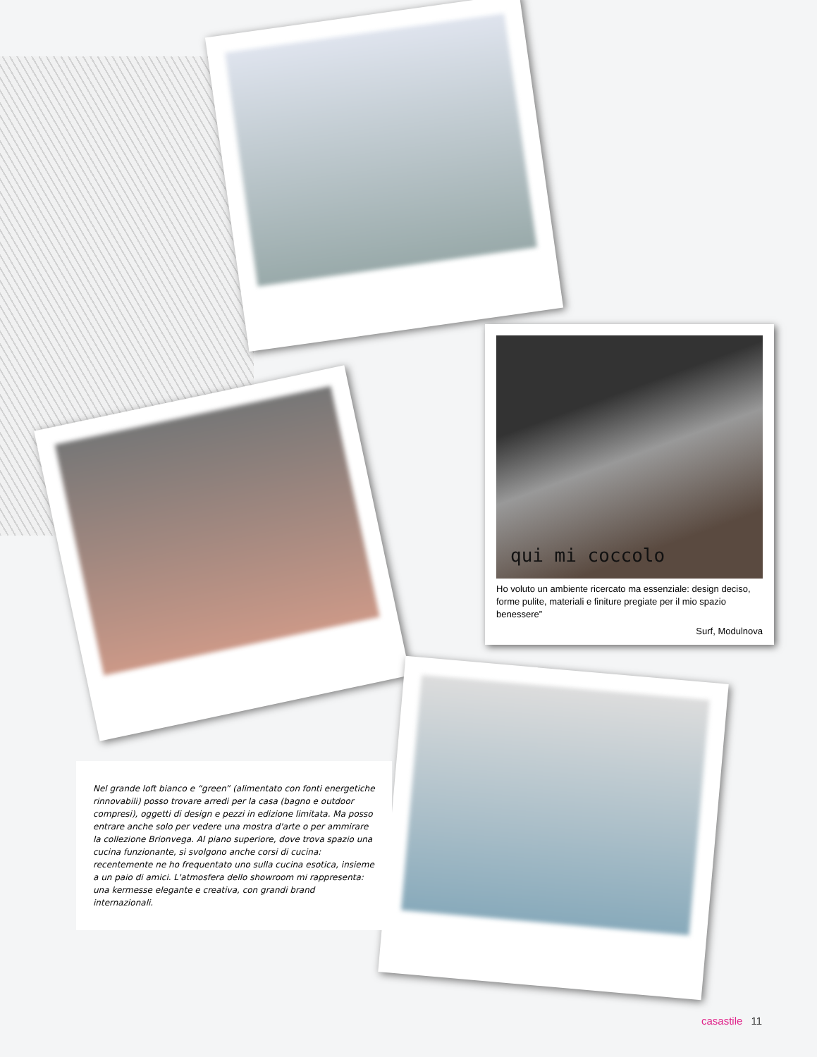qui mi coccolo
Ho voluto un ambiente ricercato ma essenziale: design deciso, forme pulite, materiali e finiture pregiate per il mio spazio benessere”
Surf, Modulnova
Nel grande loft bianco e “green” (alimentato con fonti energetiche rinnovabili) posso trovare arredi per la casa (bagno e outdoor compresi), oggetti di design e pezzi in edizione limitata. Ma posso entrare anche solo per vedere una mostra d'arte o per ammirare la collezione Brionvega. Al piano superiore, dove trova spazio una cucina funzionante, si svolgono anche corsi di cucina: recentemente ne ho frequentato uno sulla cucina esotica, insieme a un paio di amici. L'atmosfera dello showroom mi rappresenta: una kermesse elegante e creativa, con grandi brand internazionali.
casastile 11